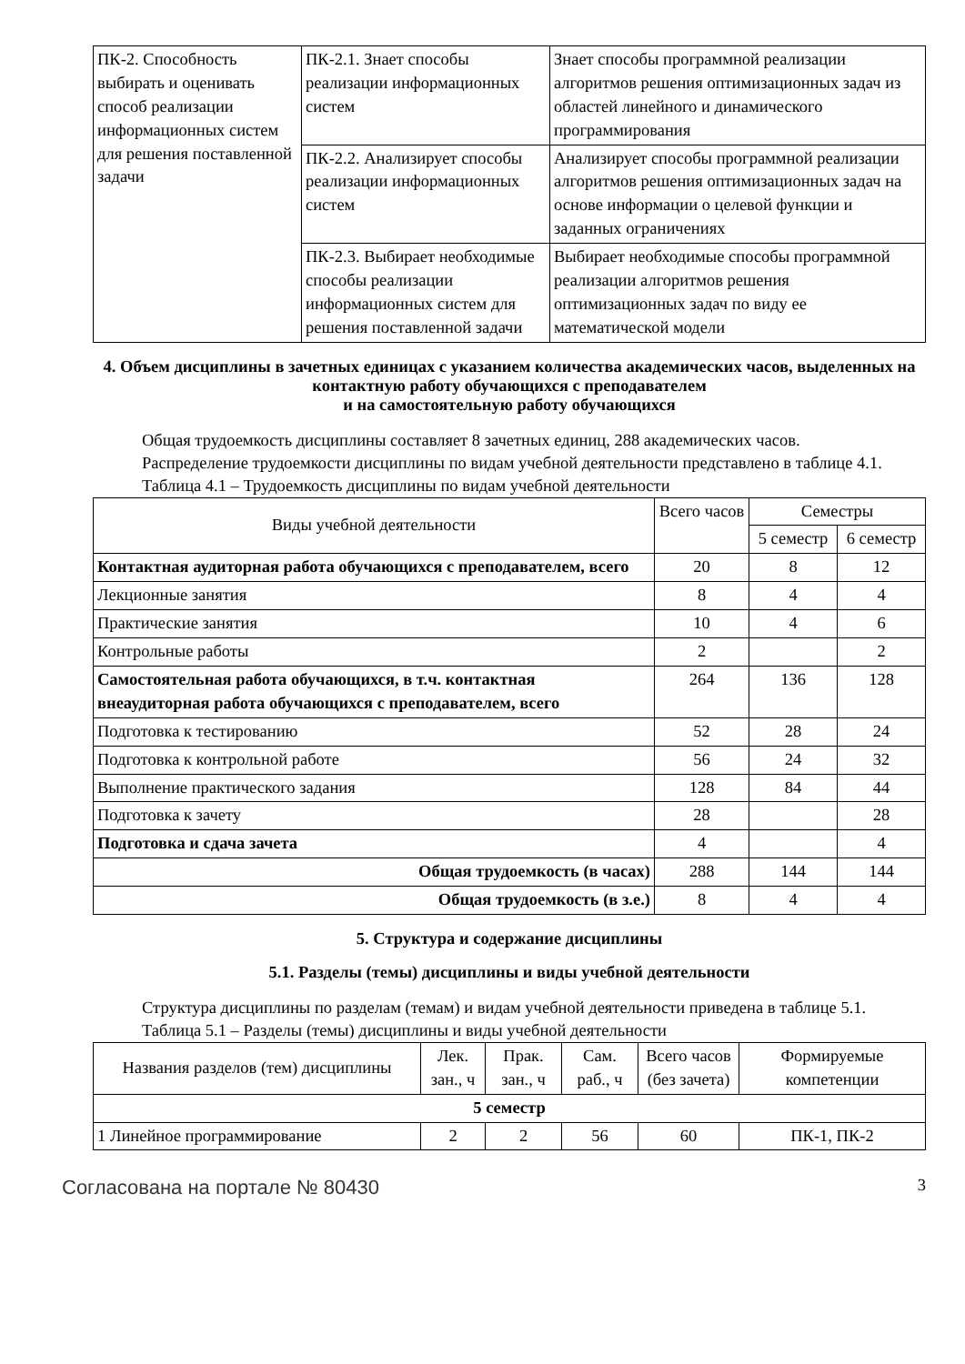| ПК-2. Способность выбирать и оценивать способ реализации информационных систем для решения поставленной задачи | ПК-2.1. Знает способы реализации информационных систем | Знает способы программной реализации алгоритмов решения оптимизационных задач из областей линейного и динамического программирования |
| | ПК-2.2. Анализирует способы реализации информационных систем | Анализирует способы программной реализации алгоритмов решения оптимизационных задач на основе информации о целевой функции и заданных ограничениях |
| | ПК-2.3. Выбирает необходимые способы реализации информационных систем для решения поставленной задачи | Выбирает необходимые способы программной реализации алгоритмов решения оптимизационных задач по виду ее математической модели |
4. Объем дисциплины в зачетных единицах с указанием количества академических часов, выделенных на контактную работу обучающихся с преподавателем
и на самостоятельную работу обучающихся
Общая трудоемкость дисциплины составляет 8 зачетных единиц, 288 академических часов.
Распределение трудоемкости дисциплины по видам учебной деятельности представлено в таблице 4.1.
Таблица 4.1 – Трудоемкость дисциплины по видам учебной деятельности
| Виды учебной деятельности | Всего часов | Семестры | |
| --- | --- | --- | --- |
| | | 5 семестр | 6 семестр |
| Контактная аудиторная работа обучающихся с преподавателем, всего | 20 | 8 | 12 |
| Лекционные занятия | 8 | 4 | 4 |
| Практические занятия | 10 | 4 | 6 |
| Контрольные работы | 2 | | 2 |
| Самостоятельная работа обучающихся, в т.ч. контактная внеаудиторная работа обучающихся с преподавателем, всего | 264 | 136 | 128 |
| Подготовка к тестированию | 52 | 28 | 24 |
| Подготовка к контрольной работе | 56 | 24 | 32 |
| Выполнение практического задания | 128 | 84 | 44 |
| Подготовка к зачету | 28 | | 28 |
| Подготовка и сдача зачета | 4 | | 4 |
| Общая трудоемкость (в часах) | 288 | 144 | 144 |
| Общая трудоемкость (в з.е.) | 8 | 4 | 4 |
5. Структура и содержание дисциплины
5.1. Разделы (темы) дисциплины и виды учебной деятельности
Структура дисциплины по разделам (темам) и видам учебной деятельности приведена в таблице 5.1.
Таблица 5.1 – Разделы (темы) дисциплины и виды учебной деятельности
| Названия разделов (тем) дисциплины | Лек. зан., ч | Прак. зан., ч | Сам. раб., ч | Всего часов (без зачета) | Формируемые компетенции |
| --- | --- | --- | --- | --- | --- |
| 5 семестр | | | | | |
| 1 Линейное программирование | 2 | 2 | 56 | 60 | ПК-1, ПК-2 |
Согласована на портале № 80430 3